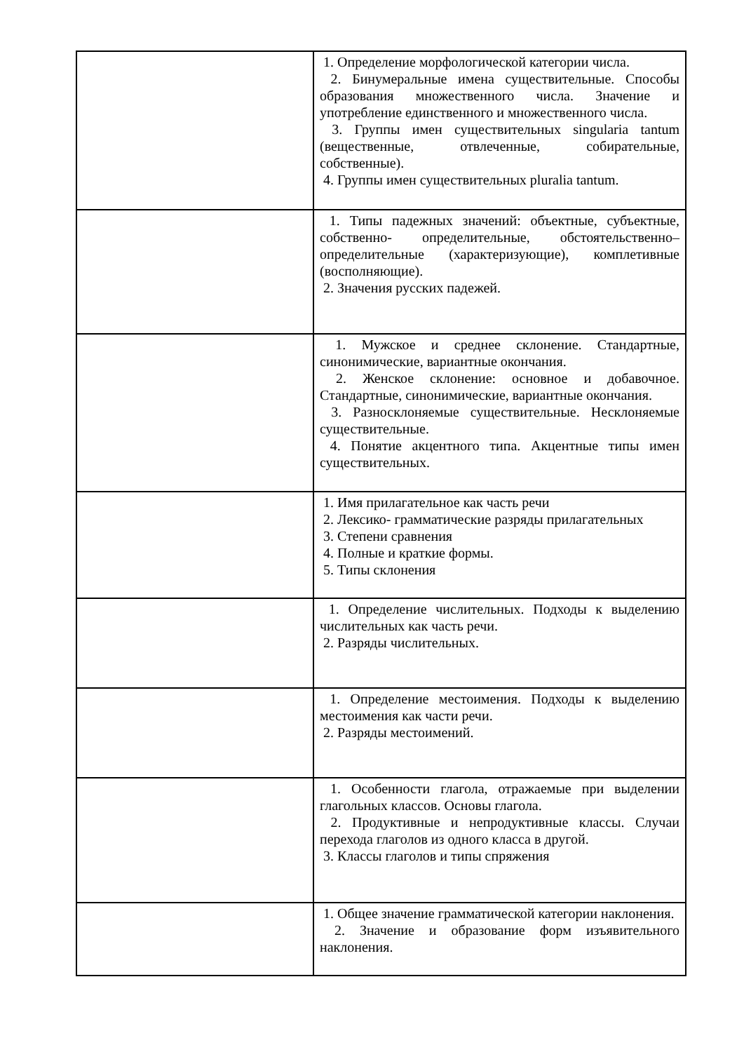| | 1. Определение морфологической категории числа. 2. Бинумеральные имена существительные. Способы образования множественного числа. Значение и употребление единственного и множественного числа. 3. Группы имен существительных singularia tantum (вещественные, отвлеченные, собирательные, собственные). 4. Группы имен существительных pluralia tantum. |
| | 1. Типы падежных значений: объектные, субъектные, собственно- определительные, обстоятельственно– определительные (характеризующие), комплетивные (восполняющие). 2. Значения русских падежей. |
| | 1. Мужское и среднее склонение. Стандартные, синонимические, вариантные окончания. 2. Женское склонение: основное и добавочное. Стандартные, синонимические, вариантные окончания. 3. Разносклоняемые существительные. Несклоняемые существительные. 4. Понятие акцентного типа. Акцентные типы имен существительных. |
| | 1. Имя прилагательное как часть речи 2. Лексико- грамматические разряды прилагательных 3. Степени сравнения 4. Полные и краткие формы. 5. Типы склонения |
| | 1. Определение числительных. Подходы к выделению числительных как часть речи. 2. Разряды числительных. |
| | 1. Определение местоимения. Подходы к выделению местоимения как части речи. 2. Разряды местоимений. |
| | 1. Особенности глагола, отражаемые при выделении глагольных классов. Основы глагола. 2. Продуктивные и непродуктивные классы. Случаи перехода глаголов из одного класса в другой. 3. Классы глаголов и типы спряжения |
| | 1. Общее значение грамматической категории наклонения. 2. Значение и образование форм изъявительного наклонения. |